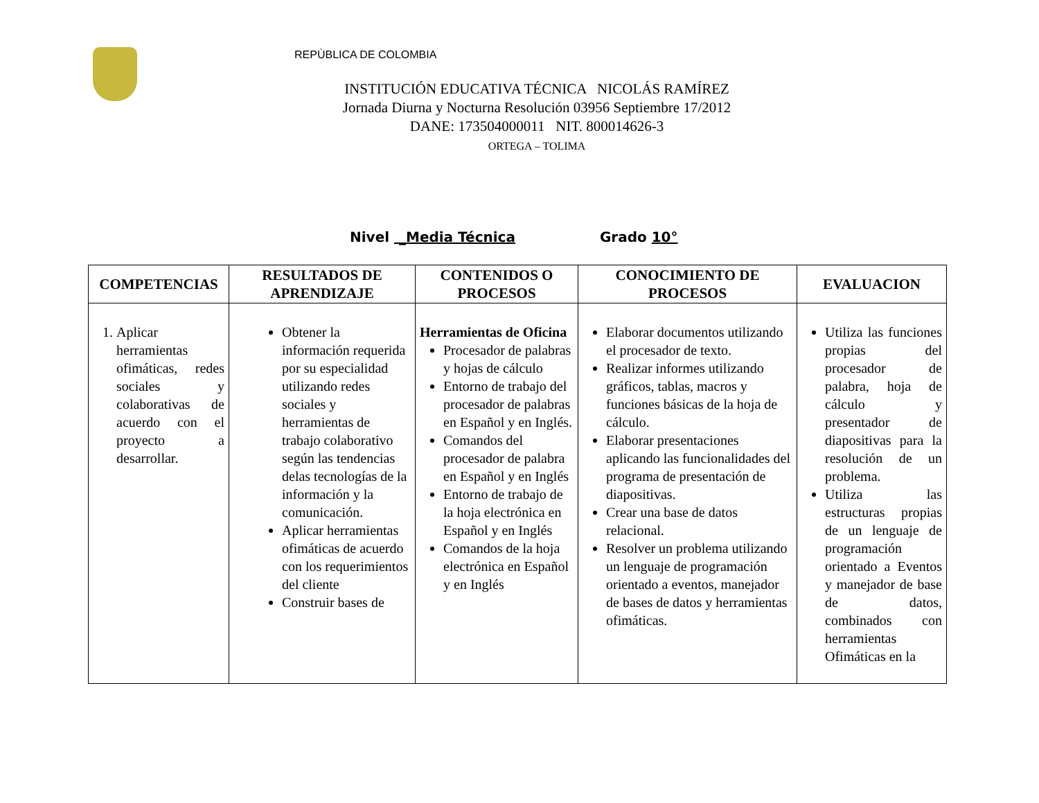REPÙBLICA DE COLOMBIA
INSTITUCIÓN EDUCATIVA TÉCNICA NICOLÁS RAMÍREZ
Jornada Diurna y Nocturna Resolución 03956 Septiembre 17/2012
DANE: 173504000011 NIT. 800014626-3
ORTEGA – TOLIMA
Nivel _Media Técnica Grado 10°
| COMPETENCIAS | RESULTADOS DE APRENDIZAJE | CONTENIDOS O PROCESOS | CONOCIMIENTO DE PROCESOS | EVALUACION |
| --- | --- | --- | --- | --- |
| 1. Aplicar herramientas ofimáticas, redes sociales y colaborativas de acuerdo con el proyecto a desarrollar. | Obtener la información requerida por su especialidad utilizando redes sociales y herramientas de trabajo colaborativo según las tendencias delas tecnologías de la información y la comunicación. Aplicar herramientas ofimáticas de acuerdo con los requerimientos del cliente Construir bases de | Herramientas de Oficina Procesador de palabras y hojas de cálculo Entorno de trabajo del procesador de palabras en Español y en Inglés. Comandos del procesador de palabra en Español y en Inglés Entorno de trabajo de la hoja electrónica en Español y en Inglés Comandos de la hoja electrónica en Español y en Inglés | Elaborar documentos utilizando el procesador de texto. Realizar informes utilizando gráficos, tablas, macros y funciones básicas de la hoja de cálculo. Elaborar presentaciones aplicando las funcionalidades del programa de presentación de diapositivas. Crear una base de datos relacional. Resolver un problema utilizando un lenguaje de programación orientado a eventos, manejador de bases de datos y herramientas ofimáticas. | Utiliza las funciones propias del procesador de palabra, hoja de cálculo y presentador de diapositivas para la resolución de un problema. Utiliza las estructuras propias de un lenguaje de programación orientado a Eventos y manejador de base de datos, combinados con herramientas Ofimáticas en la |